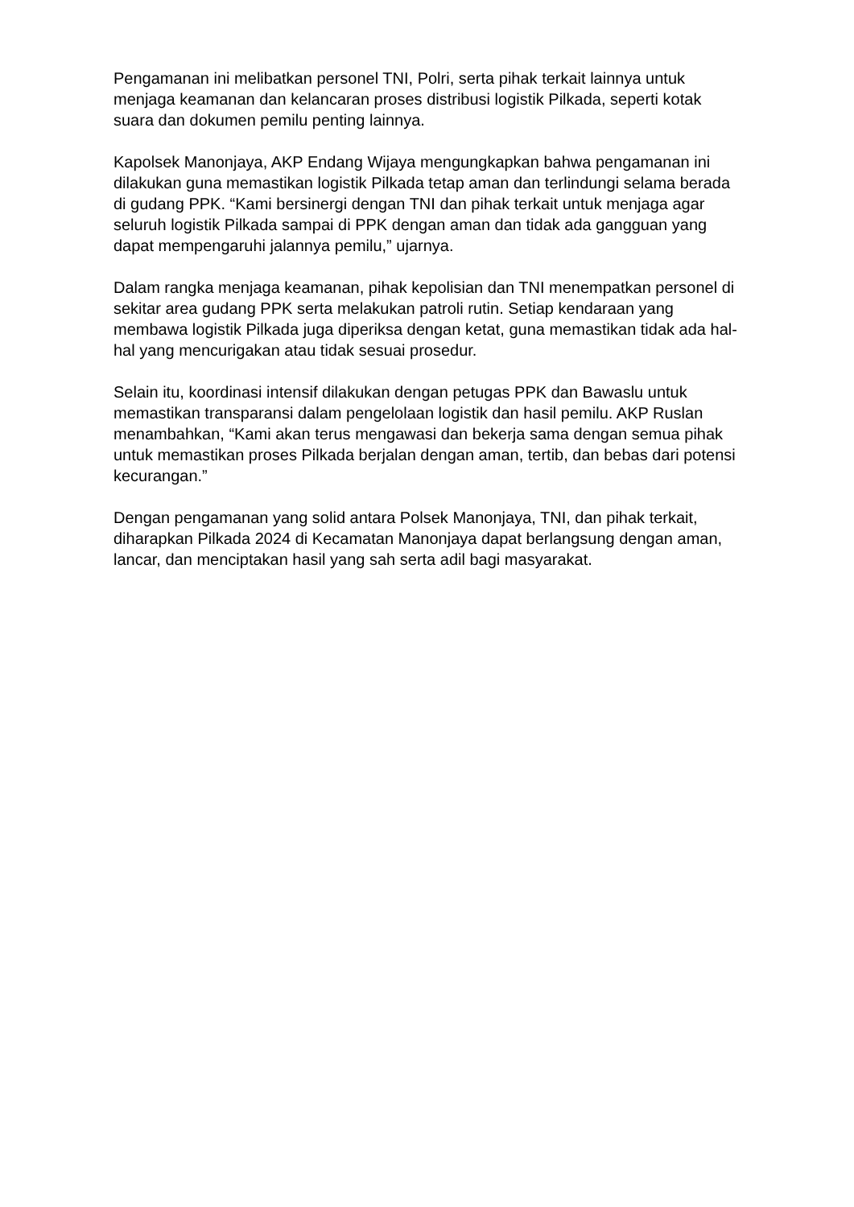Pengamanan ini melibatkan personel TNI, Polri, serta pihak terkait lainnya untuk menjaga keamanan dan kelancaran proses distribusi logistik Pilkada, seperti kotak suara dan dokumen pemilu penting lainnya.
Kapolsek Manonjaya, AKP Endang Wijaya mengungkapkan bahwa pengamanan ini dilakukan guna memastikan logistik Pilkada tetap aman dan terlindungi selama berada di gudang PPK. “Kami bersinergi dengan TNI dan pihak terkait untuk menjaga agar seluruh logistik Pilkada sampai di PPK dengan aman dan tidak ada gangguan yang dapat mempengaruhi jalannya pemilu,” ujarnya.
Dalam rangka menjaga keamanan, pihak kepolisian dan TNI menempatkan personel di sekitar area gudang PPK serta melakukan patroli rutin. Setiap kendaraan yang membawa logistik Pilkada juga diperiksa dengan ketat, guna memastikan tidak ada hal-hal yang mencurigakan atau tidak sesuai prosedur.
Selain itu, koordinasi intensif dilakukan dengan petugas PPK dan Bawaslu untuk memastikan transparansi dalam pengelolaan logistik dan hasil pemilu. AKP Ruslan menambahkan, “Kami akan terus mengawasi dan bekerja sama dengan semua pihak untuk memastikan proses Pilkada berjalan dengan aman, tertib, dan bebas dari potensi kecurangan.”
Dengan pengamanan yang solid antara Polsek Manonjaya, TNI, dan pihak terkait, diharapkan Pilkada 2024 di Kecamatan Manonjaya dapat berlangsung dengan aman, lancar, dan menciptakan hasil yang sah serta adil bagi masyarakat.